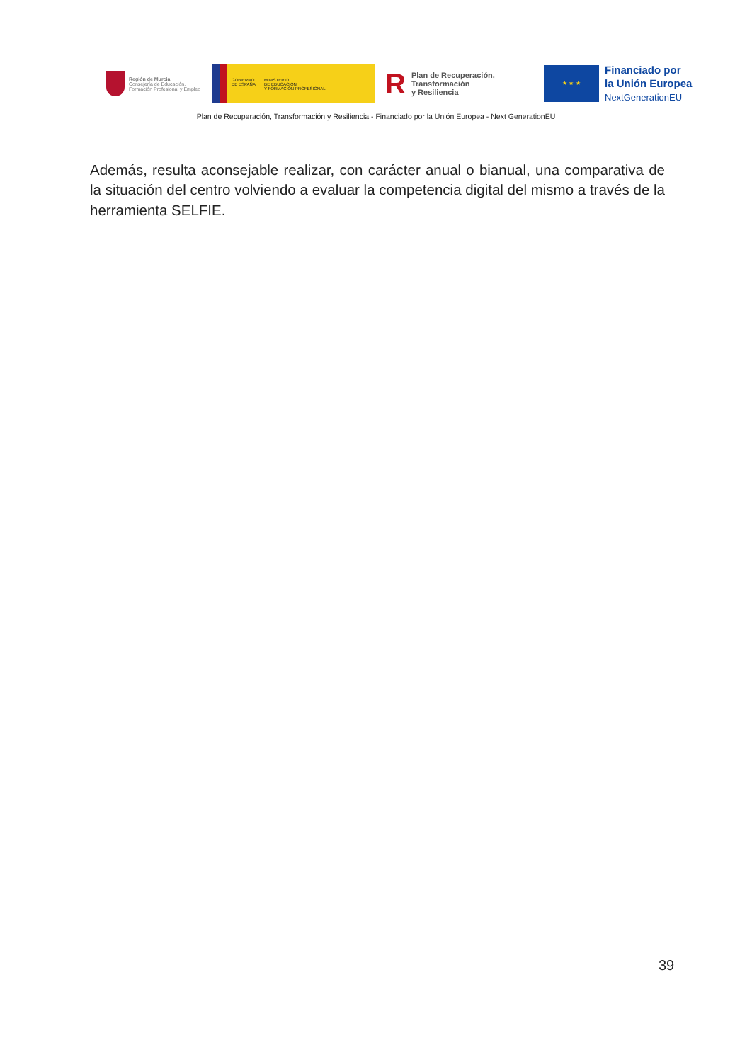Región de Murcia
Consejería de Educación,
Formación Profesional y Empleo
GOBIERNO
DE ESPAÑA
MINISTERIO
DE EDUCACIÓN
Y FORMACIÓN PROFESIONAL
R Plan de Recuperación,
Transformación
y Resiliencia
★ ★ ★
Financiado por
la Unión Europea
NextGenerationEU
Plan de Recuperación, Transformación y Resiliencia - Financiado por la Unión Europea - Next GenerationEU
Además, resulta aconsejable realizar, con carácter anual o bianual, una comparativa de la situación del centro volviendo a evaluar la competencia digital del mismo a través de la herramienta SELFIE.
39